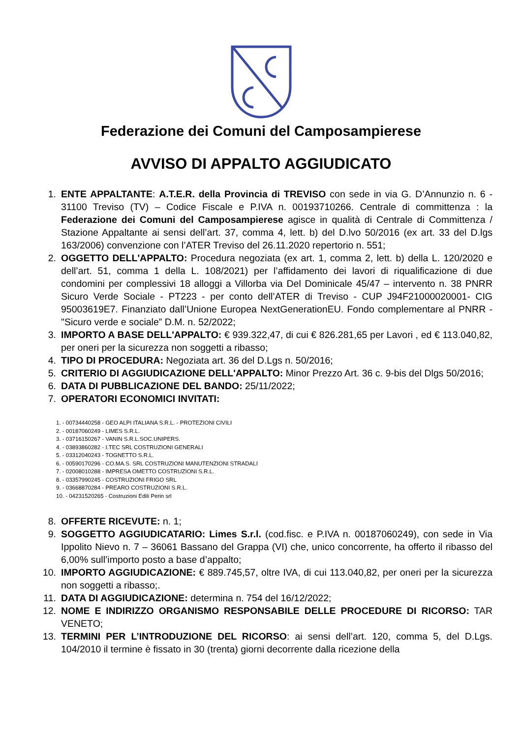Federazione dei Comuni del Camposampierese
AVVISO DI APPALTO AGGIUDICATO
1. ENTE APPALTANTE: A.T.E.R. della Provincia di TREVISO con sede in via G. D’Annunzio n. 6 - 31100 Treviso (TV) – Codice Fiscale e P.IVA n. 00193710266. Centrale di committenza : la Federazione dei Comuni del Camposampierese agisce in qualità di Centrale di Committenza / Stazione Appaltante ai sensi dell’art. 37, comma 4, lett. b) del D.lvo 50/2016 (ex art. 33 del D.lgs 163/2006) convenzione con l’ATER Treviso del 26.11.2020 repertorio n. 551;
2. OGGETTO DELL'APPALTO: Procedura negoziata (ex art. 1, comma 2, lett. b) della L. 120/2020 e dell’art. 51, comma 1 della L. 108/2021) per l’affidamento dei lavori di riqualificazione di due condomini per complessivi 18 alloggi a Villorba via Del Dominicale 45/47 – intervento n. 38 PNRR Sicuro Verde Sociale - PT223 - per conto dell’ATER di Treviso - CUP J94F21000020001- CIG 95003619E7. Finanziato dall’Unione Europea NextGenerationEU. Fondo complementare al PNRR - "Sicuro verde e sociale” D.M. n. 52/2022;
3. IMPORTO A BASE DELL'APPALTO: € 939.322,47, di cui € 826.281,65 per Lavori , ed € 113.040,82, per oneri per la sicurezza non soggetti a ribasso;
4. TIPO DI PROCEDURA: Negoziata art. 36 del D.Lgs n. 50/2016;
5. CRITERIO DI AGGIUDICAZIONE DELL'APPALTO: Minor Prezzo Art. 36 c. 9-bis del Dlgs 50/2016;
6. DATA DI PUBBLICAZIONE DEL BANDO: 25/11/2022;
7. OPERATORI ECONOMICI INVITATI:
1. - 00734440258 - GEO ALPI ITALIANA S.R.L. - PROTEZIONI CIVILI
2. - 00187060249 - LIMES S.R.L.
3. - 03716150267 - VANIN S.R.L.SOC.UNIPERS.
4. - 03893860282 - I.TEC SRL COSTRUZIONI GENERALI
5. - 03312040243 - TOGNETTO S.R.L.
6. - 00590170296 - CO.MA.S. SRL COSTRUZIONI MANUTENZIONI STRADALI
7. - 02008010288 - IMPRESA OMETTO COSTRUZIONI S.R.L.
8. - 03357990245 - COSTRUZIONI FRIGO SRL
9. - 03668870284 - PREARO COSTRUZIONI S.R.L.
10. - 04231520265 - Costruzioni Edili Perin srl
8. OFFERTE RICEVUTE: n. 1;
9. SOGGETTO AGGIUDICATARIO: Limes S.r.l. (cod.fisc. e P.IVA n. 00187060249), con sede in Via Ippolito Nievo n. 7 – 36061 Bassano del Grappa (VI) che, unico concorrente, ha offerto il ribasso del 6,00% sull’importo posto a base d’appalto;
10. IMPORTO AGGIUDICAZIONE: € 889.745,57, oltre IVA, di cui 113.040,82, per oneri per la sicurezza non soggetti a ribasso;.
11. DATA DI AGGIUDICAZIONE: determina n. 754 del 16/12/2022;
12. NOME E INDIRIZZO ORGANISMO RESPONSABILE DELLE PROCEDURE DI RICORSO: TAR VENETO;
13. TERMINI PER L’INTRODUZIONE DEL RICORSO: ai sensi dell’art. 120, comma 5, del D.Lgs. 104/2010 il termine è fissato in 30 (trenta) giorni decorrente dalla ricezione della